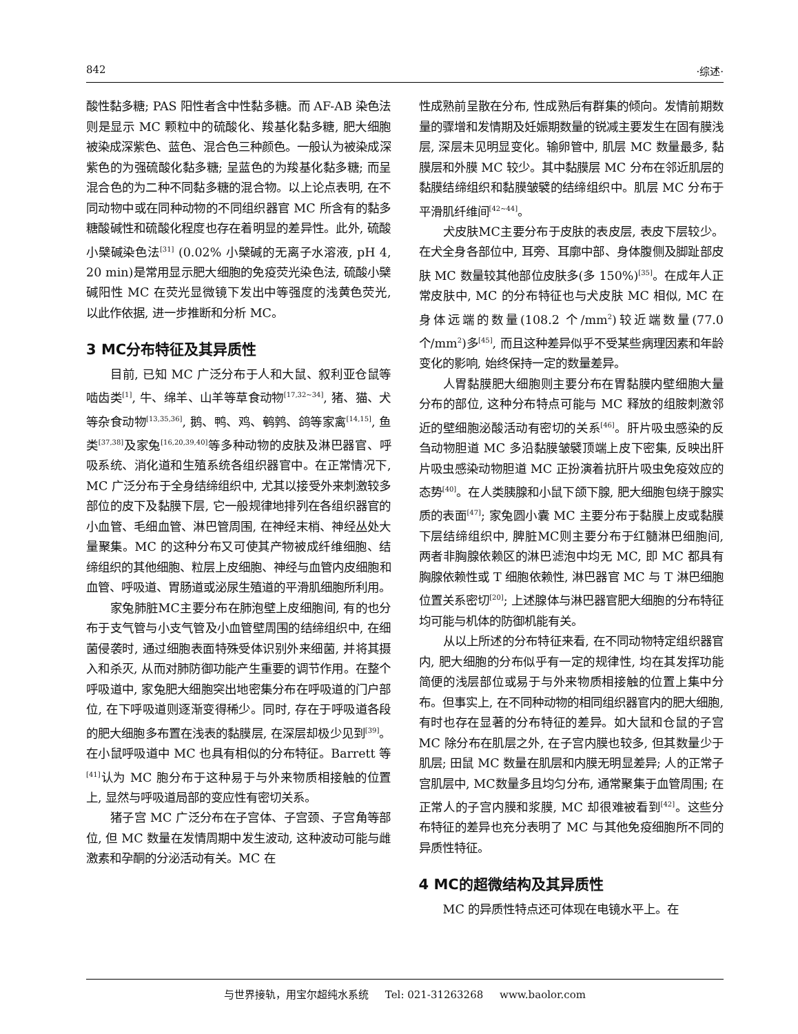842 ·综述·
酸性黏多糖; PAS 阳性者含中性黏多糖。而 AF-AB 染色法则是显示 MC 颗粒中的硫酸化、羧基化黏多糖, 肥大细胞被染成深紫色、蓝色、混合色三种颜色。一般认为被染成深紫色的为强硫酸化黏多糖; 呈蓝色的为羧基化黏多糖; 而呈混合色的为二种不同黏多糖的混合物。以上论点表明, 在不同动物中或在同种动物的不同组织器官 MC 所含有的黏多糖酸碱性和硫酸化程度也存在着明显的差异性。此外, 硫酸小檗碱染色法<sup>[31]</sup> (0.02% 小檗碱的无离子水溶液, pH 4, 20 min)是常用显示肥大细胞的免疫荧光染色法, 硫酸小檗碱阳性 MC 在荧光显微镜下发出中等强度的浅黄色荧光, 以此作依据, 进一步推断和分析 MC。
3 MC分布特征及其异质性
目前, 已知 MC 广泛分布于人和大鼠、叙利亚仓鼠等啮齿类<sup>[1]</sup>, 牛、绵羊、山羊等草食动物<sup>[17,32~34]</sup>, 猪、猫、犬等杂食动物<sup>[13,35,36]</sup>, 鹅、鸭、鸡、鹌鹑、鸽等家禽<sup>[14,15]</sup>, 鱼类<sup>[37,38]</sup>及家兔<sup>[16,20,39,40]</sup>等多种动物的皮肤及淋巴器官、呼吸系统、消化道和生殖系统各组织器官中。在正常情况下, MC 广泛分布于全身结缔组织中, 尤其以接受外来刺激较多部位的皮下及黏膜下层, 它一般规律地排列在各组织器官的小血管、毛细血管、淋巴管周围, 在神经末梢、神经丛处大量聚集。MC 的这种分布又可使其产物被成纤维细胞、结缔组织的其他细胞、粒层上皮细胞、神经与血管内皮细胞和血管、呼吸道、胃肠道或泌尿生殖道的平滑肌细胞所利用。
家兔肺脏MC主要分布在肺泡壁上皮细胞间, 有的也分布于支气管与小支气管及小血管壁周围的结缔组织中, 在细菌侵袭时, 通过细胞表面特殊受体识别外来细菌, 并将其摄入和杀灭, 从而对肺防御功能产生重要的调节作用。在整个呼吸道中, 家兔肥大细胞突出地密集分布在呼吸道的门户部位, 在下呼吸道则逐渐变得稀少。同时, 存在于呼吸道各段的肥大细胞多布置在浅表的黏膜层, 在深层却极少见到<sup>[39]</sup>。在小鼠呼吸道中 MC 也具有相似的分布特征。Barrett 等<sup>[41]</sup>认为 MC 胞分布于这种易于与外来物质相接触的位置上, 显然与呼吸道局部的变应性有密切关系。
猪子宫 MC 广泛分布在子宫体、子宫颈、子宫角等部位, 但 MC 数量在发情周期中发生波动, 这种波动可能与雌激素和孕酮的分泌活动有关。MC 在
性成熟前呈散在分布, 性成熟后有群集的倾向。发情前期数量的骤增和发情期及妊娠期数量的锐减主要发生在固有膜浅层, 深层未见明显变化。输卵管中, 肌层 MC 数量最多, 黏膜层和外膜 MC 较少。其中黏膜层 MC 分布在邻近肌层的黏膜结缔组织和黏膜皱襞的结缔组织中。肌层 MC 分布于平滑肌纤维间<sup>[42~44]</sup>。
犬皮肤MC主要分布于皮肤的表皮层, 表皮下层较少。在犬全身各部位中, 耳旁、耳廓中部、身体腹侧及脚趾部皮肤 MC 数量较其他部位皮肤多(多 150%)<sup>[35]</sup>。在成年人正常皮肤中, MC 的分布特征也与犬皮肤 MC 相似, MC 在身体远端的数量(108.2 个/mm<sup>2</sup>)较近端数量(77.0 个/mm<sup>2</sup>)多<sup>[45]</sup>, 而且这种差异似乎不受某些病理因素和年龄变化的影响, 始终保持一定的数量差异。
人胃黏膜肥大细胞则主要分布在胃黏膜内壁细胞大量分布的部位, 这种分布特点可能与 MC 释放的组胺刺激邻近的壁细胞泌酸活动有密切的关系<sup>[46]</sup>。肝片吸虫感染的反刍动物胆道 MC 多沿黏膜皱襞顶端上皮下密集, 反映出肝片吸虫感染动物胆道 MC 正扮演着抗肝片吸虫免疫效应的态势<sup>[40]</sup>。在人类胰腺和小鼠下颌下腺, 肥大细胞包绕于腺实质的表面<sup>[47]</sup>; 家兔圆小囊 MC 主要分布于黏膜上皮或黏膜下层结缔组织中, 脾脏MC则主要分布于红髓淋巴细胞间, 两者非胸腺依赖区的淋巴滤泡中均无 MC, 即 MC 都具有胸腺依赖性或 T 细胞依赖性, 淋巴器官 MC 与 T 淋巴细胞位置关系密切<sup>[20]</sup>; 上述腺体与淋巴器官肥大细胞的分布特征均可能与机体的防御机能有关。
从以上所述的分布特征来看, 在不同动物特定组织器官内, 肥大细胞的分布似乎有一定的规律性, 均在其发挥功能简便的浅层部位或易于与外来物质相接触的位置上集中分布。但事实上, 在不同种动物的相同组织器官内的肥大细胞, 有时也存在显著的分布特征的差异。如大鼠和仓鼠的子宫 MC 除分布在肌层之外, 在子宫内膜也较多, 但其数量少于肌层; 田鼠 MC 数量在肌层和内膜无明显差异; 人的正常子宫肌层中, MC数量多且均匀分布, 通常聚集于血管周围; 在正常人的子宫内膜和浆膜, MC 却很难被看到<sup>[42]</sup>。这些分布特征的差异也充分表明了 MC 与其他免疫细胞所不同的异质性特征。
4 MC的超微结构及其异质性
MC 的异质性特点还可体现在电镜水平上。在
与世界接轨，用宝尔超纯水系统 Tel: 021-31263268 www.baolor.com